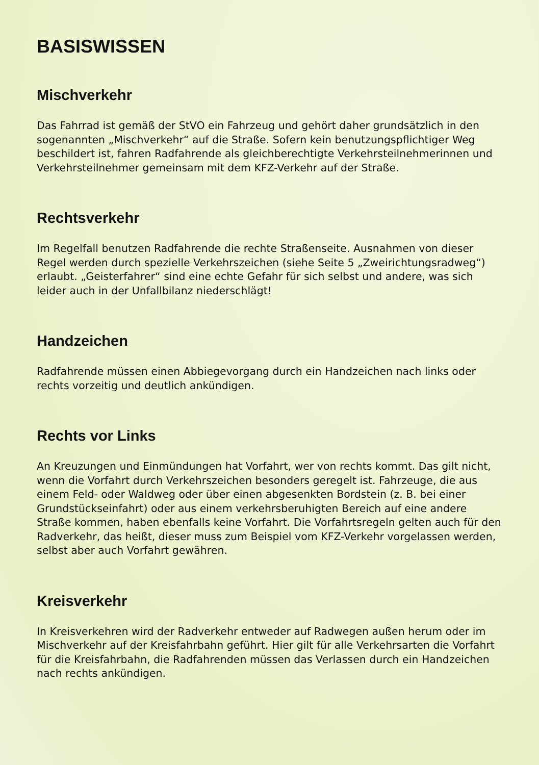BASISWISSEN
Mischverkehr
Das Fahrrad ist gemäß der StVO ein Fahrzeug und gehört daher grundsätzlich in den sogenannten „Mischverkehr“ auf die Straße. Sofern kein benutzungspflichtiger Weg beschildert ist, fahren Radfahrende als gleichberechtigte Verkehrsteilnehmerinnen und Verkehrsteilnehmer gemeinsam mit dem KFZ-Verkehr auf der Straße.
Rechtsverkehr
Im Regelfall benutzen Radfahrende die rechte Straßenseite. Ausnahmen von dieser Regel werden durch spezielle Verkehrszeichen (siehe Seite 5 „Zweirichtungsradweg“) erlaubt. „Geisterfahrer“ sind eine echte Gefahr für sich selbst und andere, was sich leider auch in der Unfallbilanz niederschlägt!
Handzeichen
Radfahrende müssen einen Abbiegevorgang durch ein Handzeichen nach links oder rechts vorzeitig und deutlich ankündigen.
Rechts vor Links
An Kreuzungen und Einmündungen hat Vorfahrt, wer von rechts kommt. Das gilt nicht, wenn die Vorfahrt durch Verkehrszeichen besonders geregelt ist. Fahrzeuge, die aus einem Feld- oder Waldweg oder über einen abgesenkten Bordstein (z. B. bei einer Grundstücks­einfahrt) oder aus einem verkehrsberuhigten Bereich auf eine andere Straße kommen, haben ebenfalls keine Vorfahrt. Die Vorfahrtsregeln gelten auch für den Radverkehr, das heißt, dieser muss zum Beispiel vom KFZ-Verkehr vorgelassen werden, selbst aber auch Vorfahrt gewähren.
Kreisverkehr
In Kreisverkehren wird der Radverkehr entweder auf Radwegen außen herum oder im Mischverkehr auf der Kreisfahrbahn geführt. Hier gilt für alle Verkehrsarten die Vorfahrt für die Kreisfahrbahn, die Radfahrenden müssen das Verlassen durch ein Handzeichen nach rechts ankündigen.